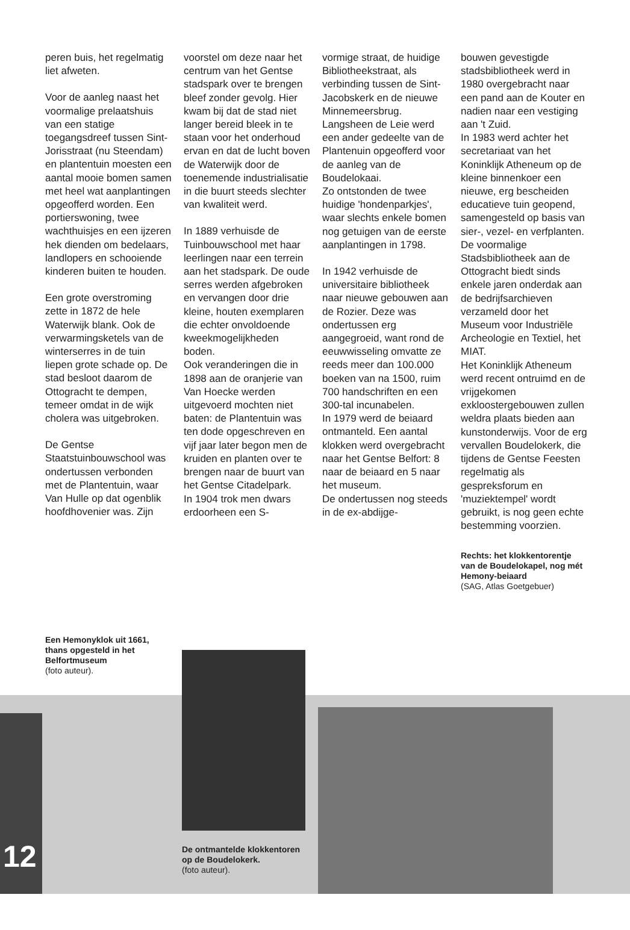peren buis, het regelmatig liet afweten.
Voor de aanleg naast het voormalige prelaatshuis van een statige toegangsdreef tussen Sint-Jorisstraat (nu Steendam) en plantentuin moesten een aantal mooie bomen samen met heel wat aanplantingen opgeofferd worden. Een portierswoning, twee wachthuisjes en een ijzeren hek dienden om bedelaars, landlopers en schooiende kinderen buiten te houden.
Een grote overstroming zette in 1872 de hele Waterwijk blank. Ook de verwarmingsketels van de winterserres in de tuin liepen grote schade op. De stad besloot daarom de Ottogracht te dempen, temeer omdat in de wijk cholera was uitgebroken.
De Gentse Staatstuinbouwschool was ondertussen verbonden met de Plantentuin, waar Van Hulle op dat ogenblik hoofdhovenier was. Zijn
voorstel om deze naar het centrum van het Gentse stadspark over te brengen bleef zonder gevolg. Hier kwam bij dat de stad niet langer bereid bleek in te staan voor het onderhoud ervan en dat de lucht boven de Waterwijk door de toenemende industrialisatie in die buurt steeds slechter van kwaliteit werd.
In 1889 verhuisde de Tuinbouwschool met haar leerlingen naar een terrein aan het stadspark. De oude serres werden afgebroken en vervangen door drie kleine, houten exemplaren die echter onvoldoende kweekmogelijkheden boden.
Ook veranderingen die in 1898 aan de oranjerie van Van Hoecke werden uitgevoerd mochten niet baten: de Plantentuin was ten dode opgeschreven en vijf jaar later begon men de kruiden en planten over te brengen naar de buurt van het Gentse Citadelpark.
In 1904 trok men dwars erdoorheen een S-
vormige straat, de huidige Bibliotheekstraat, als verbinding tussen de Sint-Jacobskerk en de nieuwe Minnemeersbrug.
Langsheen de Leie werd een ander gedeelte van de Plantenuin opgeofferd voor de aanleg van de Boudelokaai.
Zo ontstonden de twee huidige 'hondenparkjes', waar slechts enkele bomen nog getuigen van de eerste aanplantingen in 1798.
In 1942 verhuisde de universitaire bibliotheek naar nieuwe gebouwen aan de Rozier. Deze was ondertussen erg aangegroeid, want rond de eeuwwisseling omvatte ze reeds meer dan 100.000 boeken van na 1500, ruim 700 handschriften en een 300-tal incunabelen.
In 1979 werd de beiaard ontmanteld. Een aantal klokken werd overgebracht naar het Gentse Belfort: 8 naar de beiaard en 5 naar het museum.
De ondertussen nog steeds in de ex-abdijge-
bouwen gevestigde stadsbibliotheek werd in 1980 overgebracht naar een pand aan de Kouter en nadien naar een vestiging aan 't Zuid.
In 1983 werd achter het secretariaat van het Koninklijk Atheneum op de kleine binnenkoer een nieuwe, erg bescheiden educatieve tuin geopend, samengesteld op basis van sier-, vezel- en verfplanten.
De voormalige Stadsbibliotheek aan de Ottogracht biedt sinds enkele jaren onderdak aan de bedrijfsarchieven verzameld door het Museum voor Industriële Archeologie en Textiel, het MIAT.
Het Koninklijk Atheneum werd recent ontruimd en de vrijgekomen exkloostergebouwen zullen weldra plaats bieden aan kunstonderwijs. Voor de erg vervallen Boudelokerk, die tijdens de Gentse Feesten regelmatig als gespreksforum en 'muziektempel' wordt gebruikt, is nog geen echte bestemming voorzien.
Rechts: het klokkentorentje van de Boudelokapel, nog mét Hemony-beiaard
(SAG, Atlas Goetgebuer)
Een Hemonyklok uit 1661, thans opgesteld in het Belfortmuseum
(foto auteur).
De ontmantelde klokkentoren op de Boudelokerk.
(foto auteur).
12